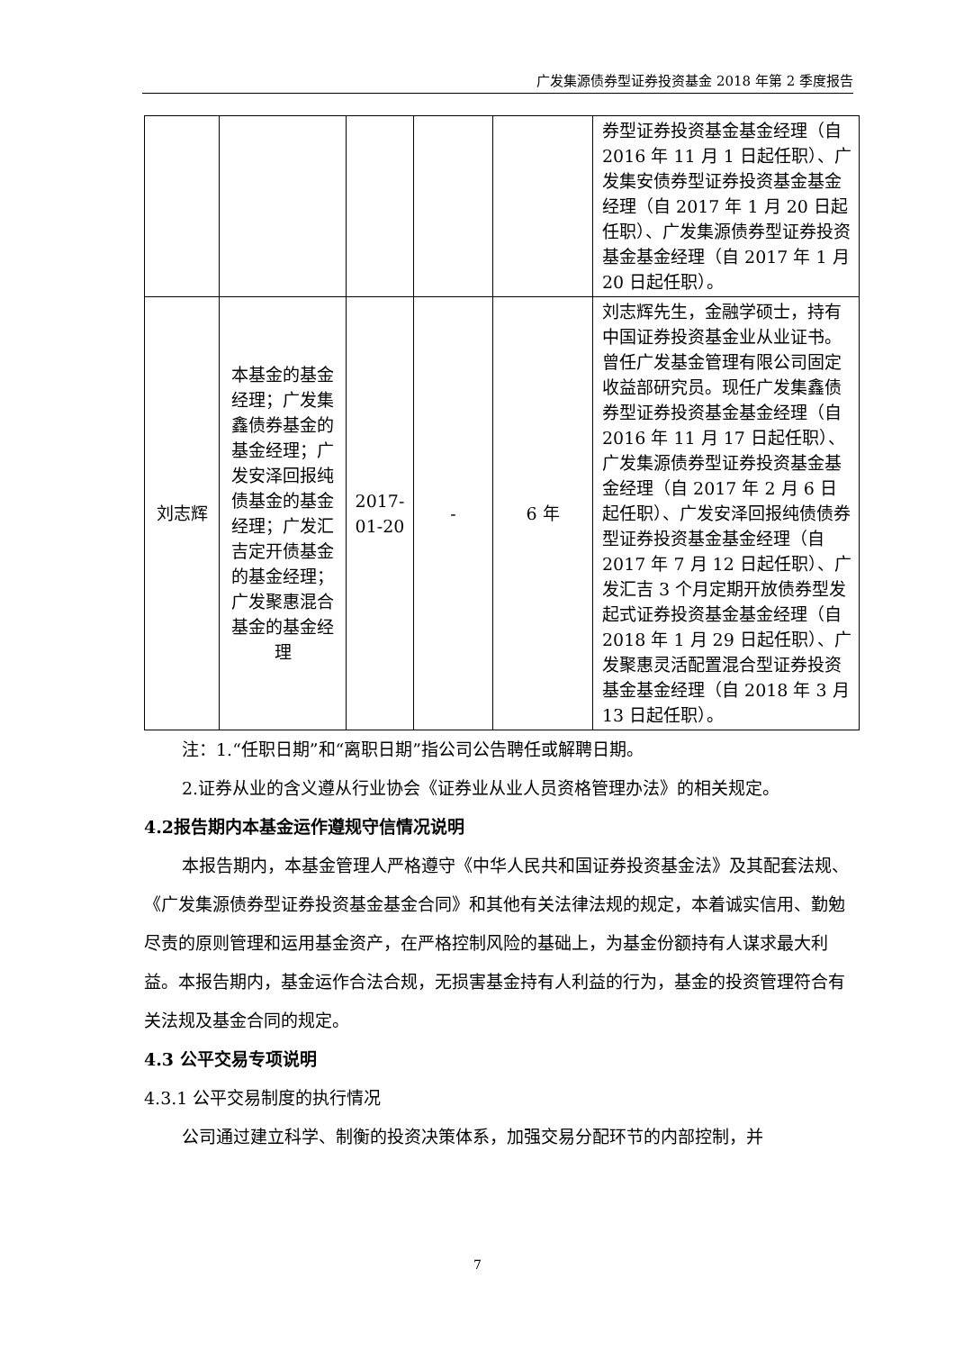广发集源债券型证券投资基金 2018 年第 2 季度报告
| | | | | | 券型证券投资基金基金经理（自 2016 年 11 月 1 日起任职）、广发集安债券型证券投资基金基金经理（自 2017 年 1 月 20 日起任职）、广发集源债券型证券投资基金基金经理（自 2017 年 1 月 20 日起任职）。 |
| 刘志辉 | 本基金的基金经理；广发集鑫债券基金的基金经理；广发安泽回报纯债基金的基金经理；广发汇吉定开债基金的基金经理；广发聚惠混合基金的基金经理 | 2017-01-20 | - | 6 年 | 刘志辉先生，金融学硕士，持有中国证券投资基金业从业证书。曾任广发基金管理有限公司固定收益部研究员。现任广发集鑫债券型证券投资基金基金经理（自 2016 年 11 月 17 日起任职）、广发集源债券型证券投资基金基金经理（自 2017 年 2 月 6 日起任职）、广发安泽回报纯债债券型证券投资基金基金经理（自 2017 年 7 月 12 日起任职）、广发汇吉 3 个月定期开放债券型发起式证券投资基金基金经理（自 2018 年 1 月 29 日起任职）、广发聚惠灵活配置混合型证券投资基金基金经理（自 2018 年 3 月 13 日起任职）。 |
注：1.“任职日期”和“离职日期”指公司公告聘任或解聘日期。
2.证券从业的含义遵从行业协会《证券业从业人员资格管理办法》的相关规定。
4.2报告期内本基金运作遵规守信情况说明
本报告期内，本基金管理人严格遵守《中华人民共和国证券投资基金法》及其配套法规、《广发集源债券型证券投资基金基金合同》和其他有关法律法规的规定，本着诚实信用、勤勉尽责的原则管理和运用基金资产，在严格控制风险的基础上，为基金份额持有人谋求最大利益。本报告期内，基金运作合法合规，无损害基金持有人利益的行为，基金的投资管理符合有关法规及基金合同的规定。
4.3 公平交易专项说明
4.3.1 公平交易制度的执行情况
公司通过建立科学、制衡的投资决策体系，加强交易分配环节的内部控制，并
7